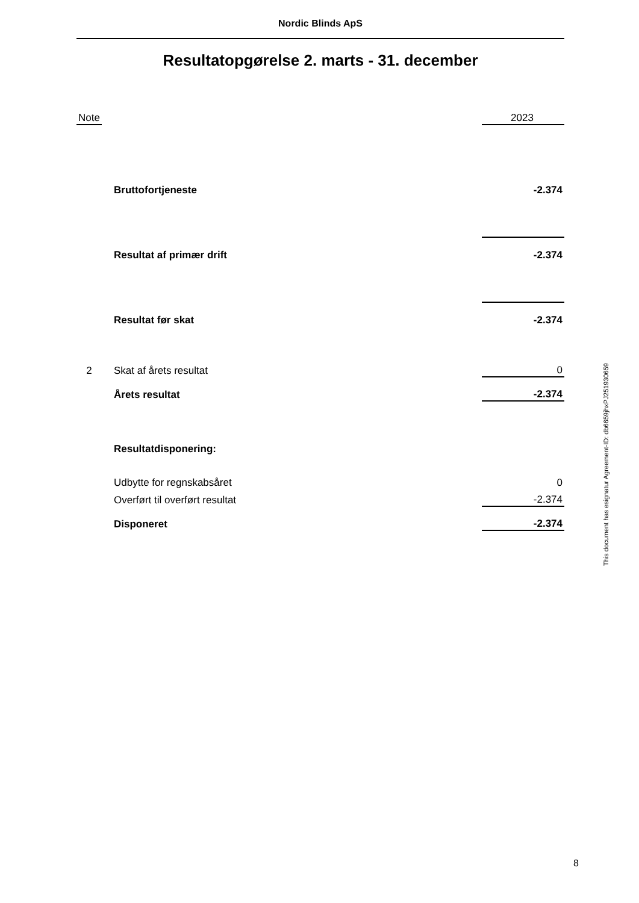Nordic Blinds ApS
Resultatopgørelse 2. marts - 31. december
| Note | | | 2023 |
| | | Bruttofortjeneste | -2.374 |
| | | Resultat af primær drift | -2.374 |
| | | Resultat før skat | -2.374 |
| 2 | | Skat af årets resultat | 0 |
| | | Årets resultat | -2.374 |
| | | Resultatdisponering: | |
| | | Udbytte for regnskabsåret | 0 |
| | | Overført til overført resultat | -2.374 |
| | | Disponeret | -2.374 |
This document has esignatur Agreement-ID: db6659jhxPJ251930659
8